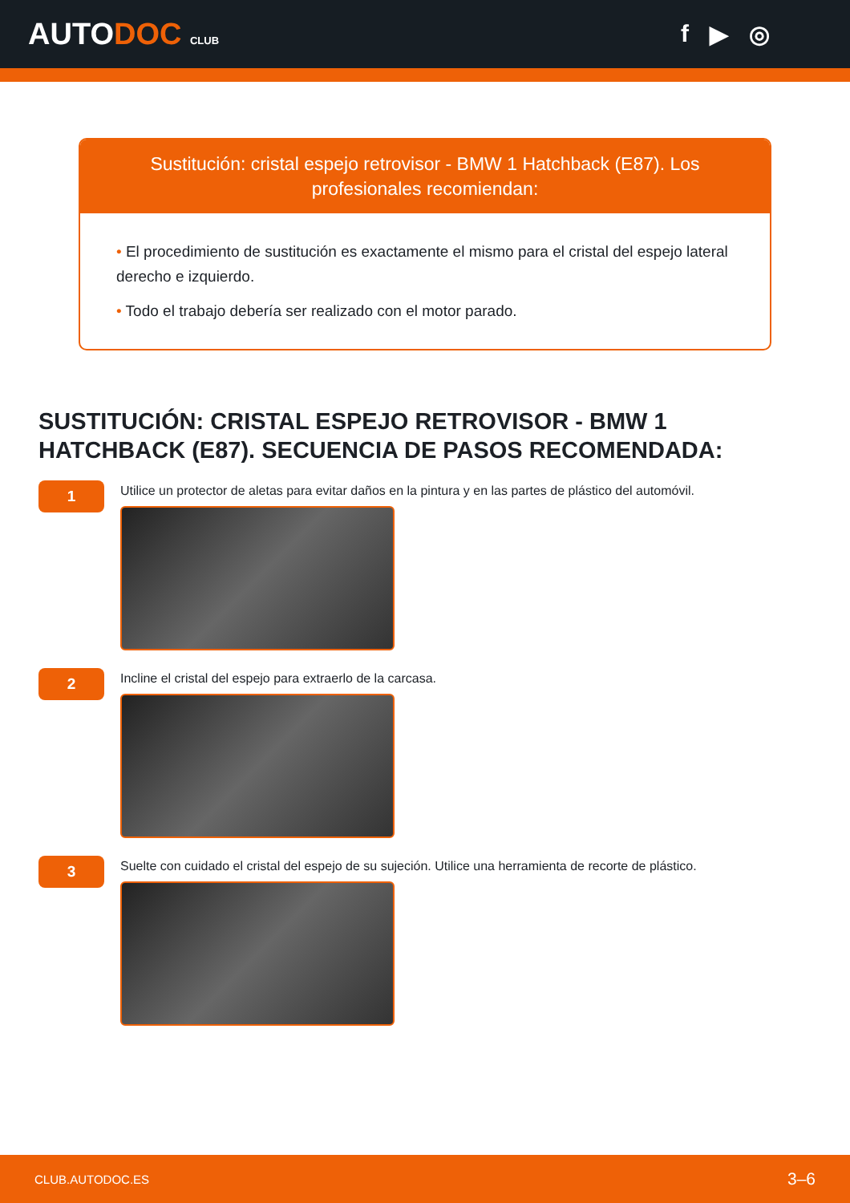AUTODOC CLUB
f ▶ ◎
Sustitución: cristal espejo retrovisor - BMW 1 Hatchback (E87). Los profesionales recomiendan:
• El procedimiento de sustitución es exactamente el mismo para el cristal del espejo lateral derecho e izquierdo.
• Todo el trabajo debería ser realizado con el motor parado.
SUSTITUCIÓN: CRISTAL ESPEJO RETROVISOR - BMW 1 HATCHBACK (E87). SECUENCIA DE PASOS RECOMENDADA:
1
Utilice un protector de aletas para evitar daños en la pintura y en las partes de plástico del automóvil.
2
Incline el cristal del espejo para extraerlo de la carcasa.
3
Suelte con cuidado el cristal del espejo de su sujeción. Utilice una herramienta de recorte de plástico.
CLUB.AUTODOC.ES 3–6